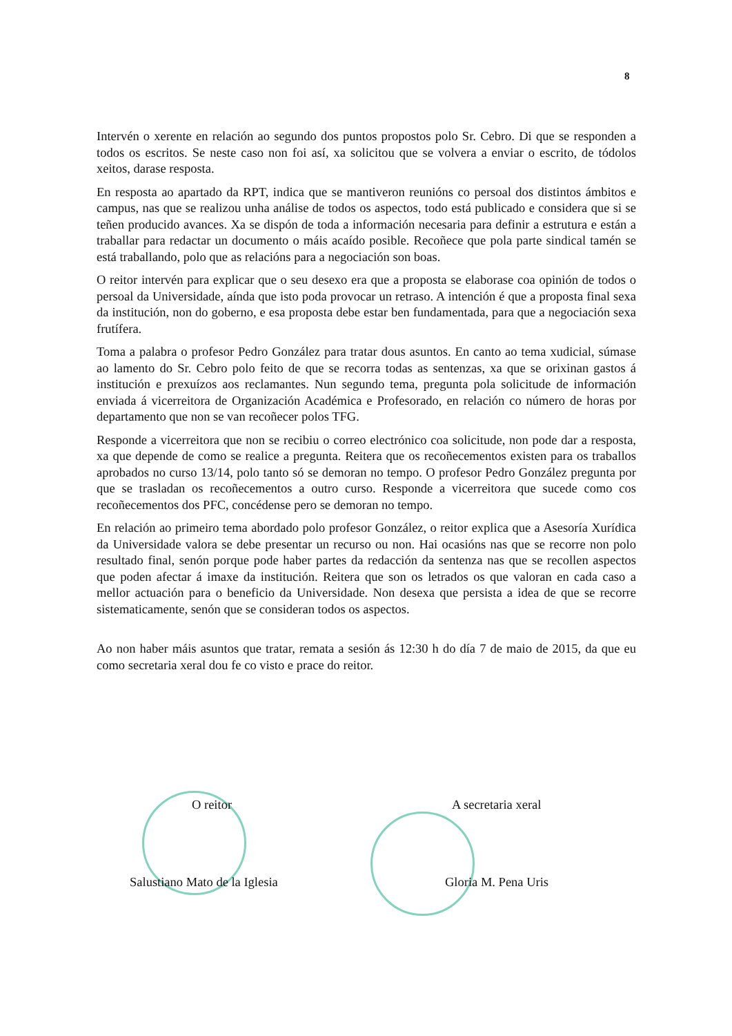8
Intervén o xerente en relación ao segundo dos puntos propostos polo Sr. Cebro. Di que se responden a todos os escritos. Se neste caso non foi así, xa solicitou que se volvera a enviar o escrito, de tódolos xeitos, darase resposta.
En resposta ao apartado da RPT, indica que se mantiveron reunións co persoal dos distintos ámbitos e campus, nas que se realizou unha análise de todos os aspectos, todo está publicado e considera que si se teñen producido avances. Xa se dispón de toda a información necesaria para definir a estrutura e están a traballar para redactar un documento o máis acaído posible. Recoñece que pola parte sindical tamén se está traballando, polo que as relacións para a negociación son boas.
O reitor intervén para explicar que o seu desexo era que a proposta se elaborase coa opinión de todos o persoal da Universidade, aínda que isto poda provocar un retraso. A intención é que a proposta final sexa da institución, non do goberno, e esa proposta debe estar ben fundamentada, para que a negociación sexa frutífera.
Toma a palabra o profesor Pedro González para tratar dous asuntos. En canto ao tema xudicial, súmase ao lamento do Sr. Cebro polo feito de que se recorra todas as sentenzas, xa que se orixinan gastos á institución e prexuízos aos reclamantes. Nun segundo tema, pregunta pola solicitude de información enviada á vicerreitora de Organización Académica e Profesorado, en relación co número de horas por departamento que non se van recoñecer polos TFG.
Responde a vicerreitora que non se recibiu o correo electrónico coa solicitude, non pode dar a resposta, xa que depende de como se realice a pregunta. Reitera que os recoñecementos existen para os traballos aprobados no curso 13/14, polo tanto só se demoran no tempo. O profesor Pedro González pregunta por que se trasladan os recoñecementos a outro curso. Responde a vicerreitora que sucede como cos recoñecementos dos PFC, concédense pero se demoran no tempo.
En relación ao primeiro tema abordado polo profesor González, o reitor explica que a Asesoría Xurídica da Universidade valora se debe presentar un recurso ou non. Hai ocasións nas que se recorre non polo resultado final, senón porque pode haber partes da redacción da sentenza nas que se recollen aspectos que poden afectar á imaxe da institución. Reitera que son os letrados os que valoran en cada caso a mellor actuación para o beneficio da Universidade. Non desexa que persista a idea de que se recorre sistematicamente, senón que se consideran todos os aspectos.
Ao non haber máis asuntos que tratar, remata a sesión ás 12:30 h do día 7 de maio de 2015, da que eu como secretaria xeral dou fe co visto e prace do reitor.
O reitor
Salustiano Mato de la Iglesia
A secretaria xeral
Gloria M. Pena Uris